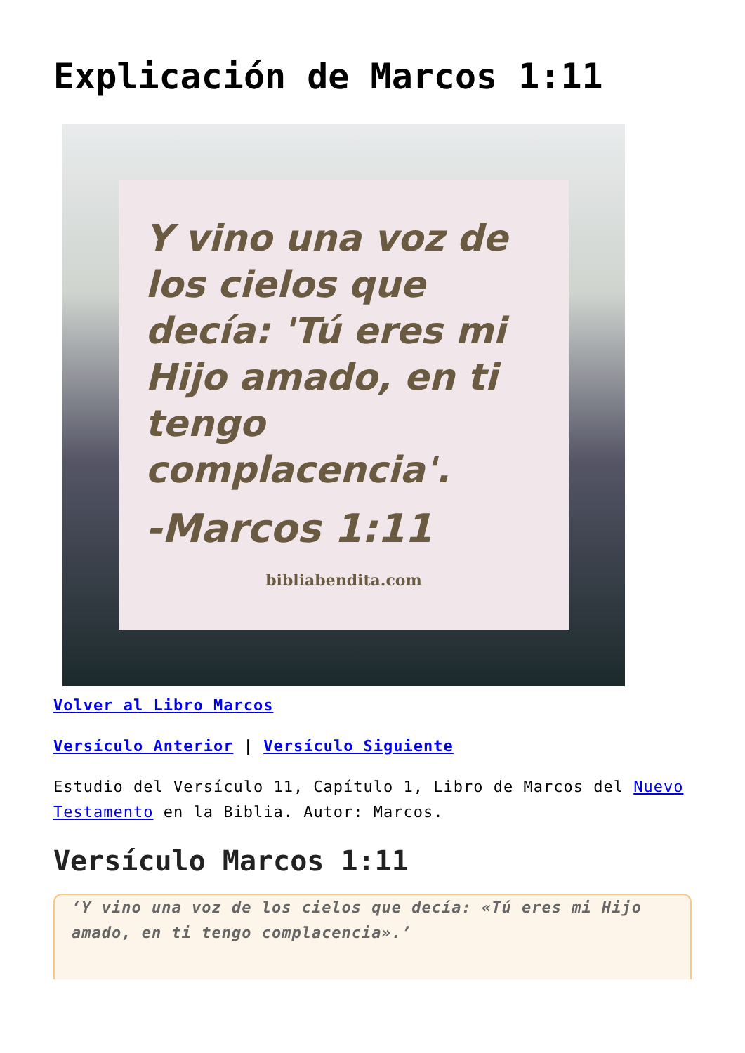Explicación de Marcos 1:11
Y vino una voz de los cielos que decía: 'Tú eres mi Hijo amado, en ti tengo complacencia'.
-Marcos 1:11
bibliabendita.com
Volver al Libro Marcos
Versículo Anterior | Versículo Siguiente
Estudio del Versículo 11, Capítulo 1, Libro de Marcos del Nuevo Testamento en la Biblia. Autor: Marcos.
Versículo Marcos 1:11
‘Y vino una voz de los cielos que decía: «Tú eres mi Hijo amado, en ti tengo complacencia».’